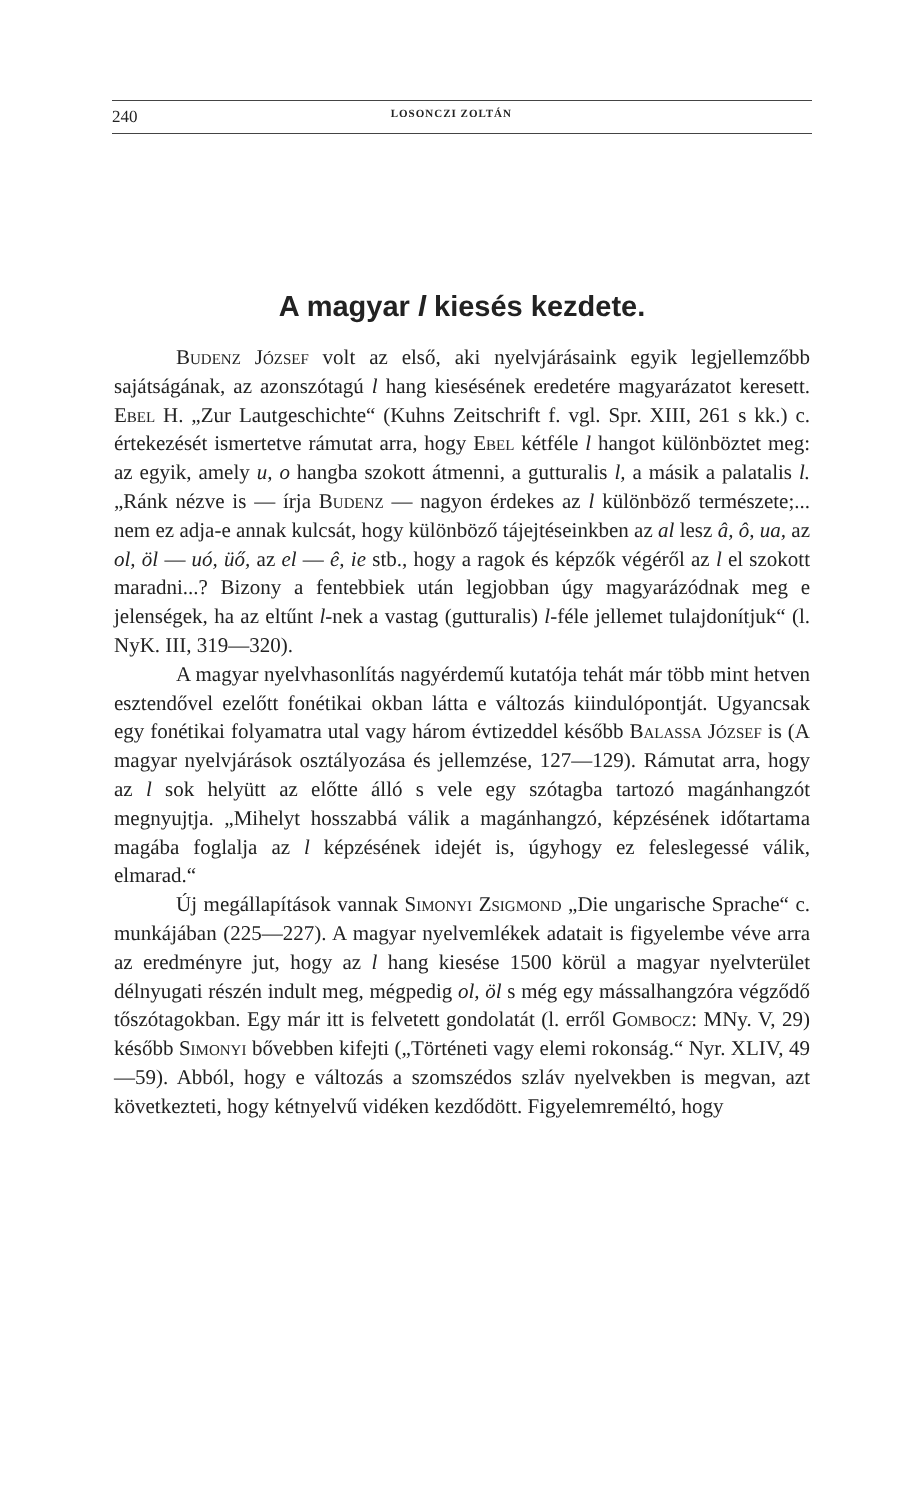240 LOSONCZI ZOLTÁN
A magyar l kiesés kezdete.
Budenz József volt az első, aki nyelvjárásaink egyik legjellemzőbb sajátságának, az azonszótagú l hang kiesésének eredetére magyarázatot keresett. Ebel H. „Zur Lautgeschichte“ (Kuhns Zeitschrift f. vgl. Spr. XIII, 261 s kk.) c. értekezését ismertetve rámutat arra, hogy Ebel kétféle l hangot különböztet meg: az egyik, amely u, o hangba szokott átmenni, a gutturalis l, a másik a palatalis l. „Ránk nézve is — írja Budenz — nagyon érdekes az l különböző természete;... nem ez adja-e annak kulcsát, hogy különböző tájejtéseinkben az al lesz â, ô, ua, az ol, öl — uó, üő, az el — ê, ie stb., hogy a ragok és képzők végéről az l el szokott maradni...? Bizony a fentebbiek után legjobban úgy magyarázódnak meg e jelenségek, ha az eltűnt l-nek a vastag (gutturalis) l-féle jellemet tulajdonítjuk“ (l. NyK. III, 319—320).
A magyar nyelvhasonlítás nagyérdemű kutatója tehát már több mint hetven esztendővel ezelőtt fonétikai okban látta e változás kiindulópontját. Ugyancsak egy fonétikai folyamatra utal vagy három évtizeddel később Balassa József is (A magyar nyelvjárások osztályozása és jellemzése, 127—129). Rámutat arra, hogy az l sok helyütt az előtte álló s vele egy szótagba tartozó magánhangzót megnyujtja. „Mihelyt hosszabbá válik a magánhangzó, képzésének időtartama magába foglalja az l képzésének idejét is, úgyhogy ez feleslegessé válik, elmarad.“
Új megállapítások vannak Simonyi Zsigmond „Die ungarische Sprache“ c. munkájában (225—227). A magyar nyelvemlékek adatait is figyelembe véve arra az eredményre jut, hogy az l hang kiesése 1500 körül a magyar nyelvterület délnyugati részén indult meg, mégpedig ol, öl s még egy mássalhangzóra végződő tőszótagokban. Egy már itt is felvetett gondolatát (l. erről Gombocz: MNy. V, 29) később Simonyi bővebben kifejti („Történeti vagy elemi rokonság.“ Nyr. XLIV, 49—59). Abból, hogy e változás a szomszédos szláv nyelvekben is megvan, azt következteti, hogy kétnyelvű vidéken kezdődött. Figyelemreméltó, hogy